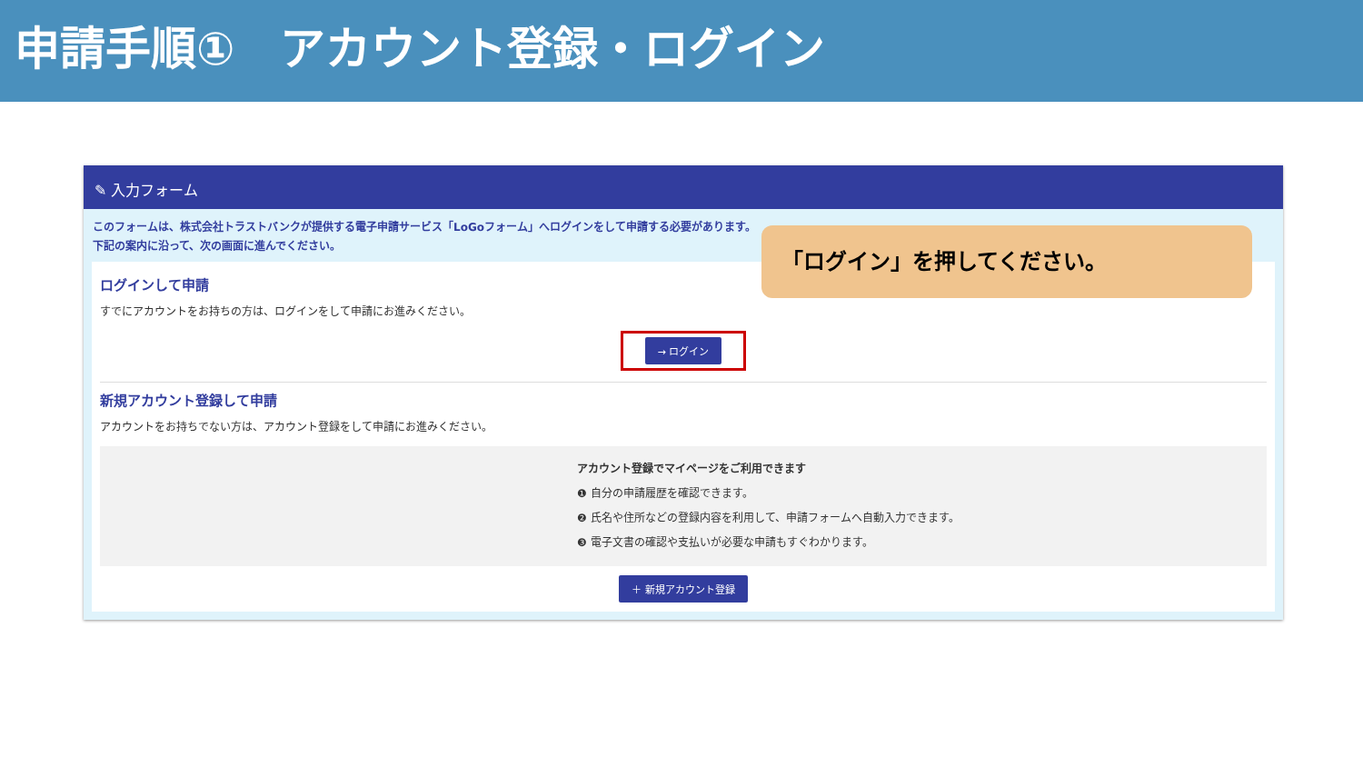申請手順①　アカウント登録・ログイン
✎ 入力フォーム
このフォームは、株式会社トラストバンクが提供する電子申請サービス「LoGoフォーム」へログインをして申請する必要があります。
下記の案内に沿って、次の画面に進んでください。
ログインして申請
すでにアカウントをお持ちの方は、ログインをして申請にお進みください。
→ ログイン
新規アカウント登録して申請
アカウントをお持ちでない方は、アカウント登録をして申請にお進みください。
アカウント登録でマイページをご利用できます
❶ 自分の申請履歴を確認できます。
❷ 氏名や住所などの登録内容を利用して、申請フォームへ自動入力できます。
❸ 電子文書の確認や支払いが必要な申請もすぐわかります。
＋ 新規アカウント登録
「ログイン」を押してください。